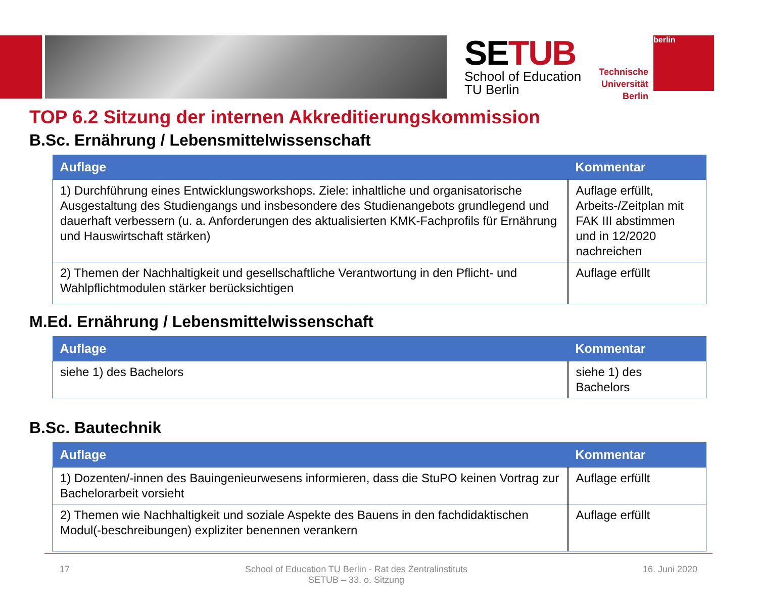SETUB
School of Education
TU Berlin
Technische
Universität
Berlin
berlin
TOP 6.2 Sitzung der internen Akkreditierungskommission
B.Sc. Ernährung / Lebensmittelwissenschaft
| Auflage | Kommentar |
| --- | --- |
| 1) Durchführung eines Entwicklungsworkshops. Ziele: inhaltliche und organisatorische Ausgestaltung des Studiengangs und insbesondere des Studienangebots grundlegend und dauerhaft verbessern (u. a. Anforderungen des aktualisierten KMK-Fachprofils für Ernährung und Hauswirtschaft stärken) | Auflage erfüllt, Arbeits-/Zeitplan mit FAK III abstimmen und in 12/2020 nachreichen |
| 2) Themen der Nachhaltigkeit und gesellschaftliche Verantwortung in den Pflicht- und Wahlpflichtmodulen stärker berücksichtigen | Auflage erfüllt |
M.Ed. Ernährung / Lebensmittelwissenschaft
| Auflage | Kommentar |
| --- | --- |
| siehe 1) des Bachelors | siehe 1) des Bachelors |
B.Sc. Bautechnik
| Auflage | Kommentar |
| --- | --- |
| 1) Dozenten/-innen des Bauingenieurwesens informieren, dass die StuPO keinen Vortrag zur Bachelorarbeit vorsieht | Auflage erfüllt |
| 2) Themen wie Nachhaltigkeit und soziale Aspekte des Bauens in den fachdidaktischen Modul(-beschreibungen) expliziter benennen verankern | Auflage erfüllt |
17 School of Education TU Berlin - Rat des Zentralinstituts
SETUB – 33. o. Sitzung 16. Juni 2020